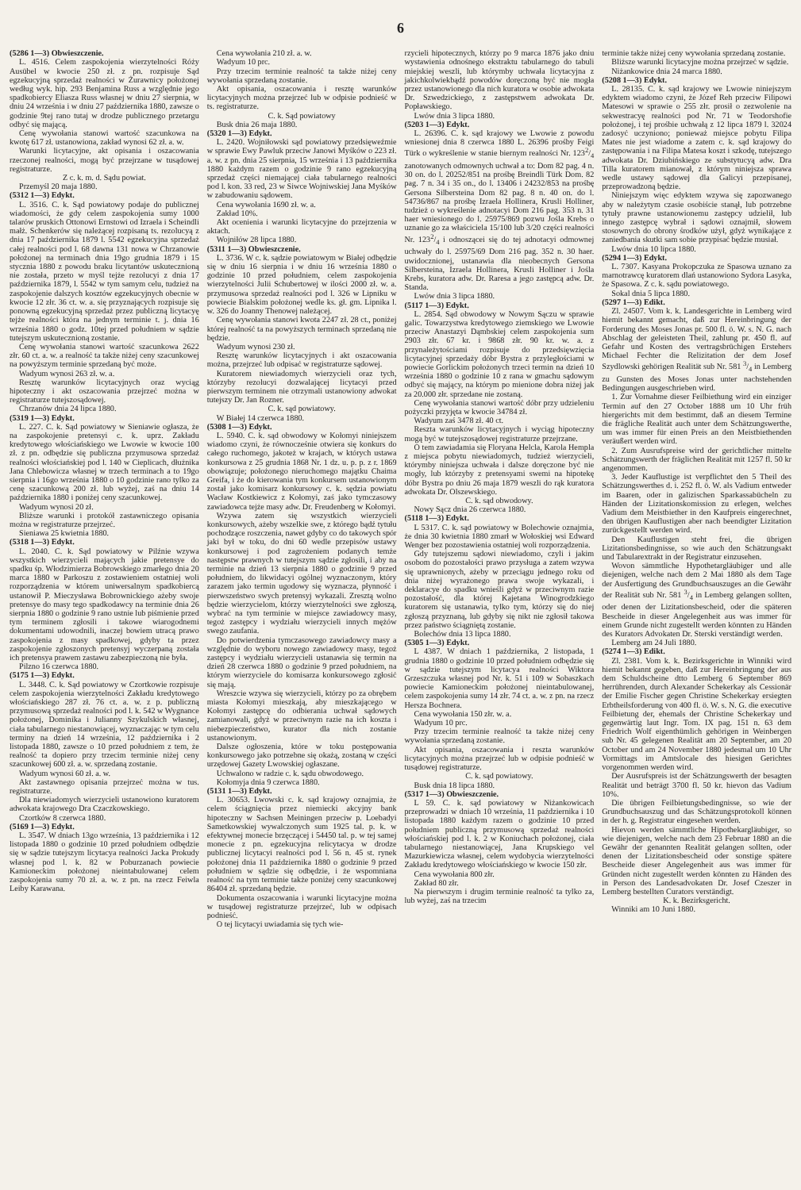6
(5286 1—3) Obwieszczenie.
L. 4516. Celem zaspokojenia wierzytelności Róży Ausübel w kwocie 250 zł. z pn. rozpisuje Sąd egzekucyjną sprzedaż realności w Żurawnicy położonej według wyk. hip. 293 Benjamina Russ a względnie jego spadkobiercy Eliasza Russ własnej w dniu 27 sierpnia, w dniu 24 września i w dniu 27 października 1880, zawsze o godzinie 9tej rano tutaj w drodze publicznego przetargu odbyć się mającą.
Cenę wywołania stanowi wartość szacunkowa na kwotę 617 zł. ustanowiona, zakład wynosi 62 zł. a. w.
Warunki licytacyjne, akt opisania i oszacowania rzeczonej realności, mogą być przejrzane w tusądowej registraturze.
Z c. k. m. d. Sądu powiat.
Przemyśl 20 maja 1880.
(5312 1—3) Edykt.
L. 3516. C. k. Sąd powiatowy podaje do publicznej wiadomości, że gdy celem zaspokojenia sumy 1000 talarów pruskich Ottonowi Ernstowi od Izraela i Scheindli małż. Schenkerów się należącej rozpisaną ts. rezolucyą z dnia 17 października 1879 l. 5542 egzekucyjna sprzedaż całej realności pod l. 68 dawna 131 nowa w Chrzanowie położonej na terminach dnia 19go grudnia 1879 i 15 stycznia 1880 z powodu braku licytantów uskutecznioną nie została, przeto w myśl tejże rezolucyi z dnia 17 października 1879, l. 5542 w tym samym celu, tudzież na zaspokojenie dalszych kosztów egzekucyjnych obecnie w kwocie 12 złr. 36 ct. w. a. się przyznających rozpisuje się ponowną egzekucyjną sprzedaż przez publiczną licytacyę tejże realności która na jednym terminie t. j. dnia 16 września 1880 o godz. 10tej przed południem w sądzie tutejszym uskutecznioną zostanie.
Cenę wywołania stanowi wartość szacunkowa 2622 złr. 60 ct. a. w. a realność ta także niżej ceny szacunkowej na powyższym terminie sprzedaną być może.
Wadyum wynosi 263 zł. w. a.
Resztę warunków licytacyjnych oraz wyciąg hipoteczny i akt oszacowania przejrzeć można w registraturze tutejszosądowej.
Chrzanów dnia 24 lipca 1880.
(5319 1—3) Edykt.
L. 227. C. k. Sąd powiatowy w Sieniawie ogłasza, że na zaspokojenie pretensyi c. k. uprz. Zakładu kredytowego włościańskiego we Lwowie w kwocie 100 zł. z pn. odbędzie się publiczna przymusowa sprzedaż realności włościańskiej pod l. 140 w Cieplicach, dłużnika Jana Chlebowicza własnej w trzech terminach a to 19go sierpnia i 16go września 1880 o 10 godzinie rano tylko za cenę szacunkową 200 zł. lub wyżej, zaś na dniu 14 października 1880 i poniżej ceny szacunkowej.
Wadyum wynosi 20 zł.
Bliższe warunki i protokół zastawniczego opisania można w registraturze przejrzeć.
Sieniawa 25 kwietnia 1880.
(5318 1—3) Edykt.
L. 2040. C. k. Sąd powiatowy w Pilźnie wzywa wszystkich wierzycieli mających jakie pretensye do spadku śp. Włodzimierza Bobrowskiego zmarłego dnia 20 marca 1880 w Parkoszu z zostawieniem ostatniej woli rozporządzenia w którem uniwersalnym spadkobiercą ustanowił P. Mieczysława Bobrownickiego ażeby swoje pretensye do masy tego spadkodawcy na terminie dnia 26 sierpnia 1880 o godzinie 9 rano ustnie lub piśmienie przed tym terminem zgłosili i takowe wiarogodnemi dokumentami udowodnili, inaczej bowiem utracą prawo zaspokojenia z masy spadkowej, gdyby ta przez zaspokojenie zgłoszonych pretensyj wyczerpaną została ich pretensya prawem zastawu zabezpieczoną nie była.
Pilzno 16 czerwca 1880.
(5175 1—3) Edykt.
L. 3448. C. k. Sąd powiatowy w Czortkowie rozpisuje celem zaspokojenia wierzytelności Zakładu kredytowego włościańskiego 287 zł. 76 ct. a. w. z p. publiczną przymusową sprzedaż realności pod l. k. 542 w Wygnance położonej, Dominika i Julianny Szykulskich własnej, ciała tabularnego niestanowiącej, wyznaczając w tym celu terminy na dzień 14 września, 12 października i 2 listopada 1880, zawsze o 10 przed południem z tem, że realność ta dopiero przy trzecim terminie niżej ceny szacunkowej 600 zł. a. w. sprzedaną zostanie.
Wadyum wynosi 60 zł. a. w.
Akt zastawnego opisania przejrzeć można w tus. registraturze.
Dla niewiadomych wierzycieli ustanowiono kuratorem adwokata krajowego Dra Czaczkowskiego.
Czortków 8 czerwca 1880.
(5169 1—3) Edykt.
L. 3547. W dniach 13go września, 13 października i 12 listopada 1880 o godzinie 10 przed południem odbędzie się w sądzie tutejszym licytacya realności Jacka Prokudy własnej pod l. k. 82 w Poburzanach powiecie Kamioneckim położonej nieintabulowanej celem zaspokojenia sumy 70 zł. a. w. z pn. na rzecz Feiwla Leiby Karawana.
Cena wywołania 210 zł. a. w.
Wadyum 10 prc.
Przy trzecim terminie realność ta także niżej ceny wywołania sprzedaną zostanie.
Akt opisania, oszacowania i resztę warunków licytacyjnych można przejrzeć lub w odpisie podnieść w ts. registraturze.
C. k. Sąd powiatowy
Busk dnia 26 maja 1880.
(5320 1—3) Edykt.
L. 2420. Wojniłowski sąd powiatowy przedsięweźmie w sprawie Ewy Pawluk przeciw Janowi Myśków o 223 zł. a. w. z pn. dnia 25 sierpnia, 15 września i 13 października 1880 każdym razem o godzinie 9 rano egzekucyjną sprzedaż części niemającej ciała tabularnego realności pod l. kon. 33 red, 23 w Siwce Wojniwskiej Jana Myśków w zabudowaniu sądowem.
Cena wywołania 1690 zł. w. a.
Zakład 10%.
Akt ocenienia i warunki licytacyjne do przejrzenia w aktach.
Wojniłów 28 lipca 1880.
(5311 1—3) Obwieszczenie.
L. 3736. W c. k. sądzie powiatowym w Białej odbędzie się w dniu 16 sierpnia i w dniu 16 września 1880 o godzinie 10 przed południem, celem zaspokojenia wierzytelności Julii Schubertowej w ilości 2000 zł. w. a. przymusowa sprzedaż realności pod l. 326 w Lipniku w powiecie Bialskim położonej wedle ks. gł. gm. Lipnika l. w. 326 do Joanny Thenowej należącej.
Cenę wywołania stanowi kwota 2247 zł. 28 ct., poniżej której realność ta na powyższych terminach sprzedaną nie będzie.
Wadyum wynosi 230 zł.
Resztę warunków licytacyjnych i akt oszacowania można, przejrzeć lub odpisać w registraturze sądowej.
Kuratorem niewiadomych wierzycieli oraz tych, którzyby rezolucyi dozwalającej licytacyi przed pierwszym terminem nie otrzymali ustanowiony adwokat tutejszy Dr. Jan Rozner.
C. k. sąd powiatowy.
W Białej 14 czerwca 1880.
(5308 1—3) Edykt.
L. 5940. C. k. sąd obwodowy w Kołomyi niniejszem wiadomo czyni, że równocześnie otwiera się konkurs do całego ruchomego, jakoteż w krajach, w których ustawa konkursowa z 25 grudnia 1868 Nr. 1 dz. u. p. p. z r. 1869 obowiązuje; położonego nieruchomego majątku Chaima Greifa, i że do kierowania tym konkursem ustanowionym został jako komisarz konkursowy c. k. sędzia powiatu Wacław Kostkiewicz z Kołomyi, zaś jako tymczasowy zawiadowca tejże masy adw. Dr. Freudenberg w Kołomyi.
Wzywa zatem się wszystkich wierzycieli konkursowych, ażeby wszelkie swe, z którego bądź tytułu pochodzące roszczenia, nawet gdyby co do takowych spór jaki był w toku, do dni 60 wedle przepisów ustawy konkursowej i pod zagrożeniem podanych temże następstw prawnych w tutejszym sądzie zgłosili, i aby na terminie na dzień 13 sierpnia 1880 o godzinie 9 przed południem, do likwidacyi ogólnej wyznaczonym, który zarazem jako termin ugodowy się wyznacza, płynność i pierwszeństwo swych pretensyj wykazali. Zresztą wolno będzie wierzycielom, którzy wierzytelności swe zgłoszą, wybrać na tym terminie w miejsce zawiadowcy masy, tegoż zastępcy i wydziału wierzycieli innych mężów swego zaufania.
Do potwierdzenia tymczasowego zawiadowcy masy a względnie do wyboru nowego zawiadowcy masy, tegoż zastępcy i wydziału wierzycieli ustanawia się termin na dzień 28 czerwca 1880 o godzinie 9 przed południem, na którym wierzyciele do komisarza konkursowego zgłosić się mają.
Wreszcie wzywa się wierzycieli, którzy po za obrębem miasta Kołomyi mieszkają, aby mieszkającego w Kołomyi zastępcę do odbierania uchwał sądowych zamianowali, gdyż w przeciwnym razie na ich koszta i niebezpieczeństwo, kurator dla nich zostanie ustanowionym.
Dalsze ogłoszenia, które w toku postępowania konkursowego jako potrzebne się okażą, zostaną w części urzędowej Gazety Lwowskiej ogłaszane.
Uchwalono w radzie c. k. sądu obwodowego.
Kołomyja dnia 9 czerwca 1880.
(5131 1—3) Edykt.
L. 30653. Lwowski c. k. sąd krajowy oznajmia, że celem ściągnięcia przez niemiecki akcyjny bank hipoteczny w Sachsen Meiningen przeciw p. Loebadyi Sametkowskiej wywalczonych sum 1925 tal. p. k. w efektywnej monecie brzęczącej i 54450 tal. p. w tej samej monecie z pn. egzekucyjna relicytacya w drodze publicznej licytacyi realności pod l. 56 n. 45 st. rynek położonej dnia 11 października 1880 o godzinie 9 przed południem w sądzie się odbędzie, i że wspomniana realność na tym terminie także poniżej ceny szacunkowej 86404 zł. sprzedaną będzie.
Dokumenta oszacowania i warunki licytacyjne można w tusądowej registraturze przejrzeć, lub w odpisach podnieść.
O tej licytacyi uwiadamia się tych wie-
rzycieli hipotecznych, którzy po 9 marca 1876 jako dniu wystawienia odnośnego ekstraktu tabularnego do tabuli miejskiej weszli, lub którymby uchwała licytacyjna z jakichkolwiekbądź powodów doręczoną być nie mogła przez ustanowionego dla nich kuratora w osobie adwokata Dr. Szwedzickiego, z zastępstwem adwokata Dr. Popławskiego.
Lwów dnia 3 lipca 1880.
(5203 1—3) Edykt.
L. 26396. C. k. sąd krajowy we Lwowie z powodu wniesionej dnia 8 czerwca 1880 L. 26396 prośby Feigi Türk o wykreślenie w stanie biernym realności Nr. 1232/4 zanotowanych odmownych uchwał a to: Dom 82 pag. 4 n. 30 on. do l. 20252/851 na prośbę Breindli Türk Dom. 82 pag. 7 n. 34 i 35 on., do l. 13406 i 24232/853 na prośbę Gersona Silbersteina Dom 82 pag. 8 n. 40 on. do l. 54736/867 na prośbę Izraela Hollinera, Krusli Holliner, tudzież o wykreślenie adnotacyi Dom 216 pag. 353 n. 31 haer wniesionego do l. 25975/869 pozwu Jośla Krebs o uznanie go za właściciela 15/100 lub 3/20 części realności Nr. 1232/4 i odnoszącei się do tej adnotacyi odmownej uchwały do l. 25975/69 Dom 216 pag. 352 n. 30 haer. uwidocznionej, ustanawia dla nieobecnych Gersona Silbersteina, Izraela Hollinera, Krusli Holliner i Jośla Krebs, kuratora adw. Dr. Raresa a jego zastępcą adw. Dr. Standa.
Lwów dnia 3 lipca 1880.
(5117 1—3) Edykt.
L. 2854. Sąd obwodowy w Nowym Sączu w sprawie galic. Towarzystwa kredytowego ziemskiego we Lwowie przeciw Anastazyi Dąmbskiej celem zaspokojenia sum 2903 złr. 67 kr. i 9868 złr. 90 kr. w. a. z przynależytościami rozpisuje do przedsięwzięcia licytacyjnej sprzedaży dóbr Bystra z przyległościami w powiecie Gorlickim położonych trzeci termin na dzień 10 września 1880 o godzinie 10 z rana w gmachu sądowym odbyć się mający, na którym po mienione dobra niżej jak za 20.000 złr. sprzedane nie zostaną.
Cenę wywołania stanowi wartość dóbr przy udzieleniu pożyczki przyjęta w kwocie 34784 zł.
Wadyum zaś 3478 zł. 40 ct.
Reszta warunków licytacyjnych i wyciąg hipoteczny mogą być w tutejszosądowej registraturze przejrzane.
O tem zawiadamia się Floryana Helcla, Karola Hempla z miejsca pobytu niewiadomych, tudzież wierzycieli, którymby niniejsza uchwała i dalsze doręczone być nie mogły, lub którzyby z pretensyami swemi na hipotekę dóbr Bystra po dniu 26 maja 1879 weszli do rąk kuratora adwokata Dr. Olszewskiego.
C. k. sąd obwodowy.
Nowy Sącz dnia 26 czerwca 1880.
(5118 1—3) Edykt.
L 5317. C. k. sąd powiatowy w Bolechowie oznajmia, że dnia 30 kwietnia 1880 zmarł w Wołoskiej wsi Edward Wenger bez pozostawienia ostatniej woli rozporządzenia.
Gdy tutejszemu sądowi niewiadomo, czyli i jakim osobom do pozostałości prawo przysługa a zatem wzywa się uprawnionych, ażeby w przeciągu jednego roku od dnia niżej wyrażonego prawa swoje wykazali, i deklaracye do spadku wnieśli gdyż w przeciwnym razie pozostałość, dla której Kajetana Winogrodzkiego kuratorem się ustanawia, tylko tym, którzy się do niej zgłoszą przyznaną, lub gdyby się nikt nie zgłosił takowa przez państwo ściągniętą zostanie.
Bolechów dnia 13 lipca 1880.
(5305 1—3) Edykt.
L 4387. W dniach 1 października, 2 listopada, 1 grudnia 1880 o godzinie 10 przed południem odbędzie się w sądzie tutejszym licytacya realności Wiktora Grzeszczuka własnej pod Nr. k. 51 i 109 w Sobaszkach powiecie Kamioneckim położonej nieintabulowanej, celem zaspokojenia sumy 14 złr. 74 ct. a. w. z pn. na rzecz Hersza Bochnera.
Cena wywołania 150 złr. w. a.
Wadyum 10 prc.
Przy trzecim terminie realność ta także niżej ceny wywołania sprzedaną zostanie.
Akt opisania, oszacowania i reszta warunków licytacyjnych można przejrzeć lub w odpisie podnieść w tusądowej registraturze.
C. k. sąd powiatowy.
Busk dnia 18 lipca 1880.
(5317 1—3) Obwieszczenie.
L 59. C. k. sąd powiatowy w Niżankowicach przeprowadzi w dniach 10 września, 11 października i 10 listopada 1880 każdym razem o godzinie 10 przed południem publiczną przymusową sprzedaż realności włościańskiej pod l. k. 2 w Koniuchach położonej, ciała tabularnego niestanowiącej, Jana Krupskiego vel Mazurkiewicza własnej, celem wydobycia wierzytelności Zakładu kredytowego włościańskiego w kwocie 150 złr.
Cena wywołania 800 złr.
Zakład 80 złr.
Na pierwszym i drugim terminie realność ta tylko za, lub wyżej, zaś na trzecim
terminie także niżej ceny wywołania sprzedaną zostanie.
Bliższe warunki licytacyjne można przejrzeć w sądzie.
Niżankowice dnia 24 marca 1880.
(5208 1—3) Edykt.
L. 28135. C. k. sąd krajowy we Lwowie niniejszym edyktem wiadomo czyni, że Józef Reh przeciw Filipowi Matesowi w sprawie o 255 złr. prosił o zezwolenie na sekwestracyę realności pod Nr. 71 w Teodorshofie położonej, i tej prośbie uchwałą z 12 lipca 1879 l. 32024 zadosyć uczyniono; ponieważ miejsce pobytu Filipa Mates nie jest wiadome a zatem c. k. sąd krajowy do zastępowania i na Filipa Matesa koszt i szkodę, tutejszego adwokata Dr. Dziubińskiego ze substytucyą adw. Dra Tilla kuratorem mianował, z którym niniejsza sprawa wedle ustawy sądowej dla Galicyi przepisanej, przeprowadzoną będzie.
Niniejszym więc edyktem wzywa się zapozwanego aby w należytym czasie osobiście stanął, lub potrzebne tytuły prawne ustanowionemu zastępcy udzielił, lub innego zastępcę wybrał i sądowi oznajmił, słowem stosownych do obrony środków użył, gdyż wynikające z zaniedbania skutki sam sobie przypisać będzie musiał.
Lwów dnia 10 lipca 1880.
(5294 1—3) Edykt.
L. 7307. Kasyana Prokopczuka ze Spasowa uznano za marnotrawcę kuratorem dlań ustanowiono Sydora Lasyka, że Spasowa. Z c. k. sądu powiatowego.
Sokal dnia 5 lipca 1880.
(5297 1—3) Edikt.
Zl. 24507. Vom k. k. Landesgerichte in Lemberg wird hiemit bekannt gemacht, daß zur Hereinbringung der Forderung des Moses Jonas pr. 500 fl. ö. W. s. N. G. nach Abschlag der geleisteten Theil, zahlung pr. 450 fl. auf Gefahr und Kosten des vertragsbrüchigen Erstehers Michael Fechter die Relizitation der dem Josef Szydlowski gehörigen Realität sub Nr. 581 3/4 in Lemberg zu Gunsten des Moses Jonas unter nachstehenden Bedingungen ausgeschrieben wird.
1. Zur Vornahme dieser Feilbiethung wird ein einziger Termin auf den 27 October 1888 um 10 Uhr früh hiergerichts mit dem bestimmt, daß an diesem Termine die frägliche Realität auch unter dem Schätzungswerthe, um was immer für einen Preis an den Meistbiethenden veräußert werden wird.
2. Zum Ausrufspreise wird der gerichtlicher mittelte Schätzungswerth der fräglichen Realität mit 1257 fl. 50 kr angenommen.
3. Jeder Kauflustige ist verpflichtet den 5 Theil des Schätzungswerthes d. i. 252 fl. ö. W. als Vadium entweder im Baaren, oder in galizischen Sparkassabücheln zu Händen der Lizitationskomission zu erlegen, welches Vadium dem Meistbiether in den Kaufpreis eingerechnet, den übrigen Kauflustigen aber nach beendigter Lizitation zurückgestellt werden wird.
Den Kauflustigen steht frei, die übrigen Lizitationsbedingnisse, so wie auch den Schätzungsakt und Tabularextrakt in der Registratur einzusehen.
Wovon sämmtliche Hypothetargläubiger und alle diejenigen, welche nach dem 2 Mai 1880 als dem Tage der Ausfertigung des Grundbuchsauszuges an die Gewähr der Realität sub Nr. 581 3/4 in Lemberg gelangen sollten, oder denen der Lizitationsbescheid, oder die späteren Bescheide in dieser Angelegenheit aus was immer für einem Grunde nicht zugestellt werden könnten zu Händen des Kurators Advokaten Dr. Sterski verständigt werden.
Lemberg am 24 Juli 1880.
(5274 1—3) Edikt.
Zl. 2381. Vom k. k. Bezirksgerichte in Winniki wird hiemit bekannt gegeben, daß zur Hereinbringung der aus dem Schuldscheine dtto Lemberg 6 September 869 herrührenden, durch Alexander Schekerkay als Cessionär der Emilie Fischer gegen Christine Schekerkay ersiegten Erbtheilsforderung von 400 fl. ö. W. s. N. G. die executive Feilbietung der, ehemals der Christine Schekerkay und gegenwärtig laut Ingr. Tom. IX pag. 151 n. 63 dem Friedrich Wolf eigenthümlich gehörigen in Weinbergen sub Nr. 45 gelegenen Realität am 20 September, am 20 October und am 24 November 1880 jedesmal um 10 Uhr Vormittags im Amtslocale des hiesigen Gerichtes vorgenommen werden wird.
Der Ausrufspreis ist der Schätzungswerth der besagten Realität und beträgt 3700 fl. 50 kr. hievon das Vadium 10%.
Die übrigen Feilbietungsbedingnisse, so wie der Grundbuchsauszug und das Schätzungsprotokoll können in der h. g. Registratur eingesehen werden.
Hievon werden sämmtliche Hipothekargläubiger, so wie diejenigen, welche nach dem 23 Februar 1880 an die Gewähr der genannten Realität gelangen sollten, oder denen der Lizitationsbescheid oder sonstige spätere Bescheide dieser Angelegenheit aus was immer für Gründen nicht zugestellt werden könnten zu Händen des in Person des Landesadvokaten Dr. Josef Czeszer in Lemberg bestellten Curators verständigt.
K. k. Bezirksgericht.
Winniki am 10 Juni 1880.